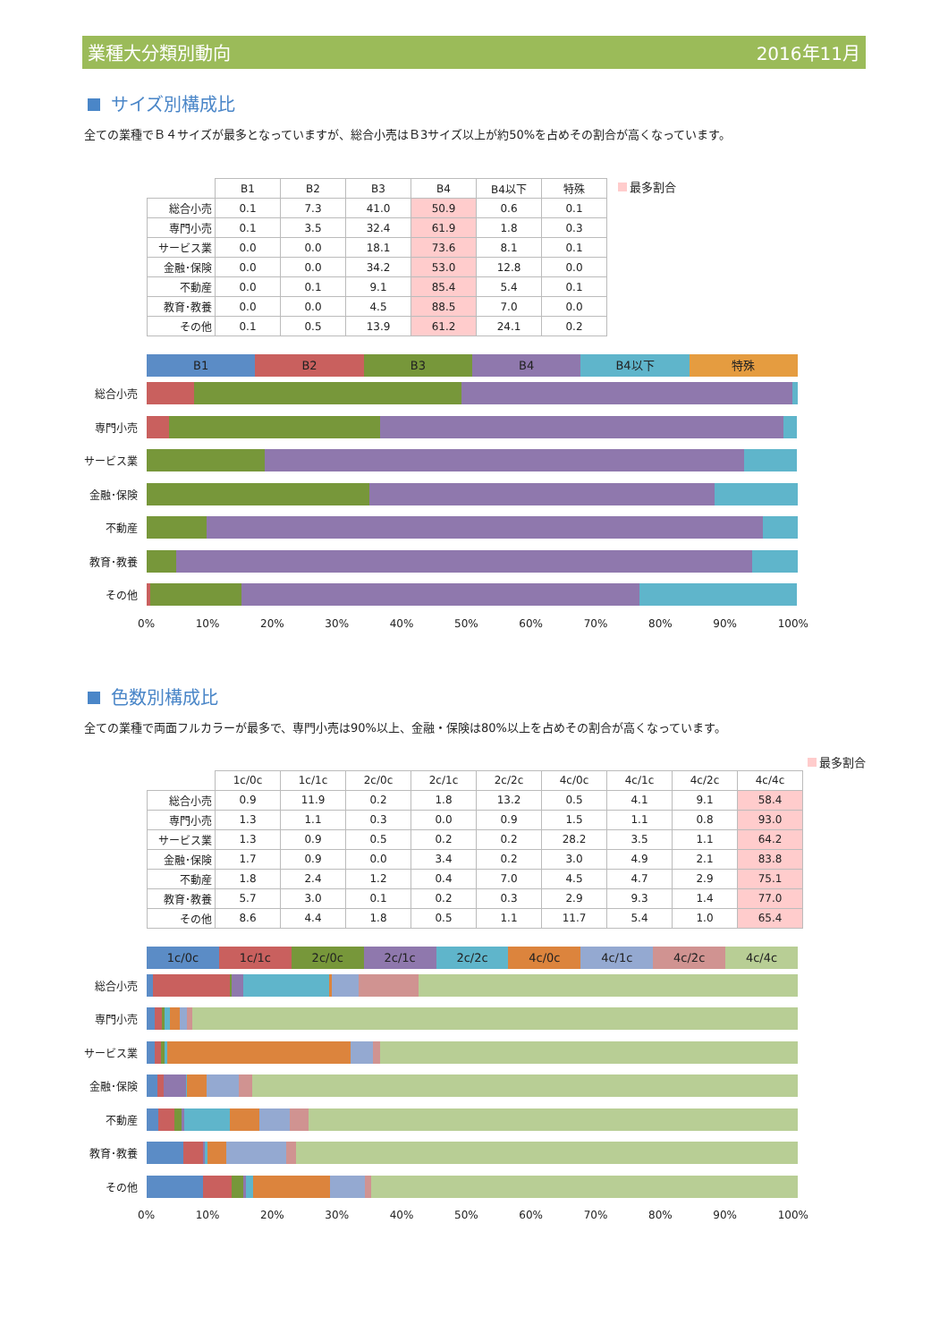業種大分類別動向 2016年11月
サイズ別構成比
全ての業種でＢ４サイズが最多となっていますが、総合小売はＢ3サイズ以上が約50%を占めその割合が高くなっています。
| | B1 | B2 | B3 | B4 | B4以下 | 特殊 |
| --- | --- | --- | --- | --- | --- | --- |
| 総合小売 | 0.1 | 7.3 | 41.0 | 50.9 | 0.6 | 0.1 |
| 専門小売 | 0.1 | 3.5 | 32.4 | 61.9 | 1.8 | 0.3 |
| サービス業 | 0.0 | 0.0 | 18.1 | 73.6 | 8.1 | 0.1 |
| 金融･保険 | 0.0 | 0.0 | 34.2 | 53.0 | 12.8 | 0.0 |
| 不動産 | 0.0 | 0.1 | 9.1 | 85.4 | 5.4 | 0.1 |
| 教育･教養 | 0.0 | 0.0 | 4.5 | 88.5 | 7.0 | 0.0 |
| その他 | 0.1 | 0.5 | 13.9 | 61.2 | 24.1 | 0.2 |
最多割合
B1 B2 B3 B4 B4以下 特殊
総合小売
専門小売
サービス業
金融･保険
不動産
教育･教養
その他
0% 10% 20% 30% 40% 50% 60% 70% 80% 90% 100%
色数別構成比
全ての業種で両面フルカラーが最多で、専門小売は90%以上、金融・保険は80%以上を占めその割合が高くなっています。
最多割合
| | 1c/0c | 1c/1c | 2c/0c | 2c/1c | 2c/2c | 4c/0c | 4c/1c | 4c/2c | 4c/4c |
| --- | --- | --- | --- | --- | --- | --- | --- | --- | --- |
| 総合小売 | 0.9 | 11.9 | 0.2 | 1.8 | 13.2 | 0.5 | 4.1 | 9.1 | 58.4 |
| 専門小売 | 1.3 | 1.1 | 0.3 | 0.0 | 0.9 | 1.5 | 1.1 | 0.8 | 93.0 |
| サービス業 | 1.3 | 0.9 | 0.5 | 0.2 | 0.2 | 28.2 | 3.5 | 1.1 | 64.2 |
| 金融･保険 | 1.7 | 0.9 | 0.0 | 3.4 | 0.2 | 3.0 | 4.9 | 2.1 | 83.8 |
| 不動産 | 1.8 | 2.4 | 1.2 | 0.4 | 7.0 | 4.5 | 4.7 | 2.9 | 75.1 |
| 教育･教養 | 5.7 | 3.0 | 0.1 | 0.2 | 0.3 | 2.9 | 9.3 | 1.4 | 77.0 |
| その他 | 8.6 | 4.4 | 1.8 | 0.5 | 1.1 | 11.7 | 5.4 | 1.0 | 65.4 |
1c/0c 1c/1c 2c/0c 2c/1c 2c/2c 4c/0c 4c/1c 4c/2c 4c/4c
総合小売
専門小売
サービス業
金融･保険
不動産
教育･教養
その他
0% 10% 20% 30% 40% 50% 60% 70% 80% 90% 100%